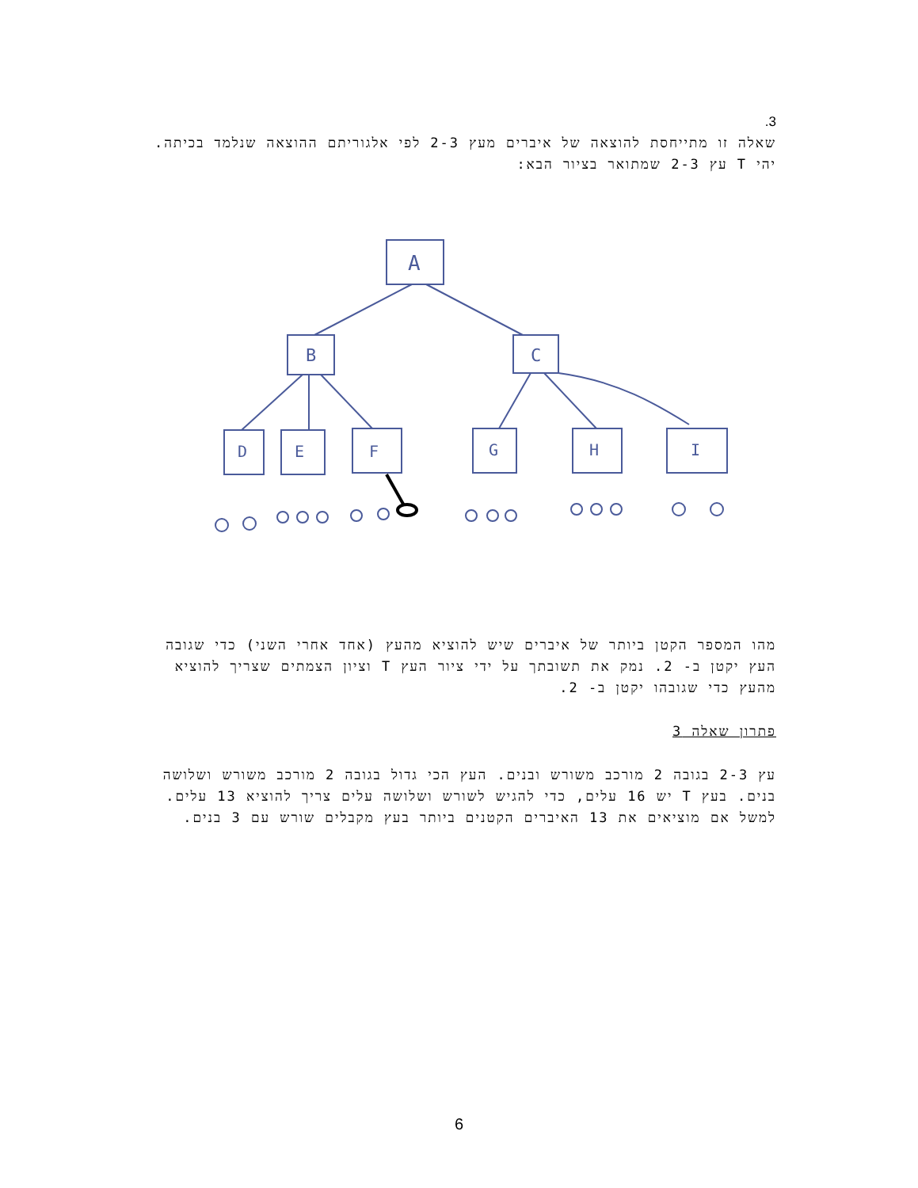3.
שאלה זו מתייחסת להוצאה של איברים מעץ 2-3 לפי אלגוריתם ההוצאה שנלמד בכיתה.
יהי T עץ 2-3 שמתואר בציור הבא:
A
B
C
D
E
F
G
H
I
מהו המספר הקטן ביותר של איברים שיש להוציא מהעץ (אחד אחרי השני) כדי שגובה העץ יקטן ב- 2. נמק את תשובתך על ידי ציור העץ T וציון הצמתים שצריך להוציא מהעץ כדי שגובהו יקטן ב- 2.
פתרון שאלה 3
עץ 2-3 בגובה 2 מורכב משורש ובנים. העץ הכי גדול בגובה 2 מורכב משורש ושלושה בנים. בעץ T יש 16 עלים, כדי להגיש לשורש ושלושה עלים צריך להוציא 13 עלים. למשל אם מוציאים את 13 האיברים הקטנים ביותר בעץ מקבלים שורש עם 3 בנים.
6